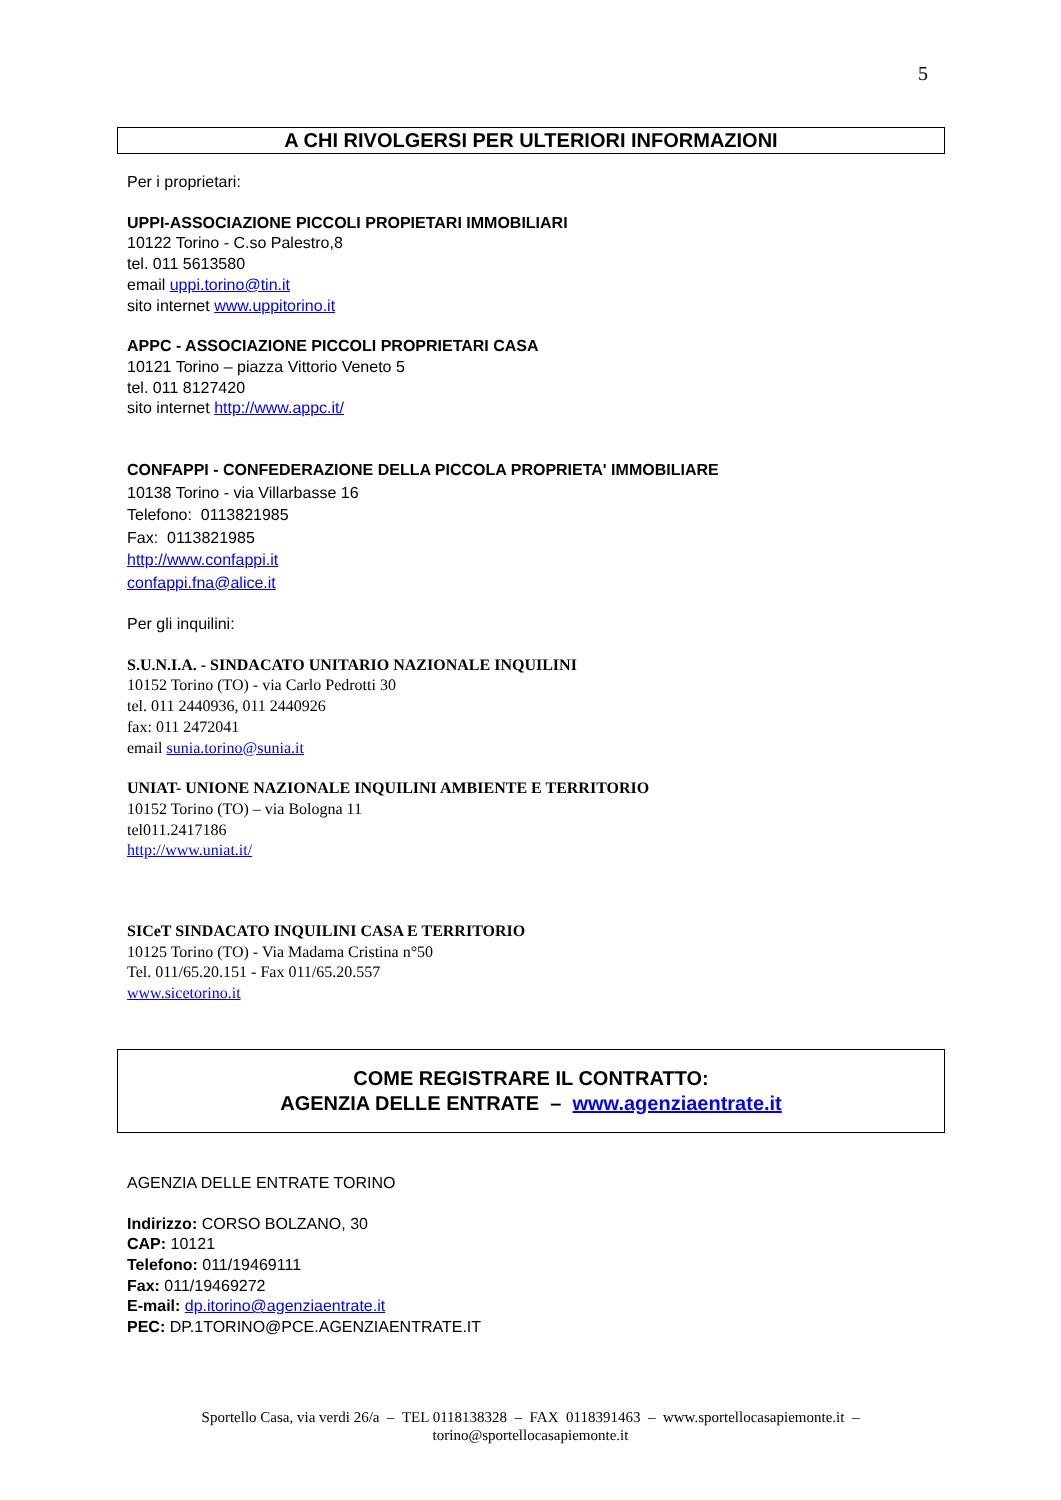5
A CHI RIVOLGERSI PER ULTERIORI INFORMAZIONI
Per i proprietari:
UPPI-ASSOCIAZIONE PICCOLI PROPIETARI IMMOBILIARI
10122 Torino - C.so Palestro,8
tel. 011 5613580
email uppi.torino@tin.it
sito internet www.uppitorino.it
APPC - ASSOCIAZIONE PICCOLI PROPRIETARI CASA
10121 Torino – piazza Vittorio Veneto 5
tel. 011 8127420
sito internet http://www.appc.it/
CONFAPPI - CONFEDERAZIONE DELLA PICCOLA PROPRIETA' IMMOBILIARE
10138 Torino - via Villarbasse 16
Telefono: 0113821985
Fax: 0113821985
http://www.confappi.it
confappi.fna@alice.it
Per gli inquilini:
S.U.N.I.A. - SINDACATO UNITARIO NAZIONALE INQUILINI
10152 Torino (TO) - via Carlo Pedrotti 30
tel. 011 2440936, 011 2440926
fax: 011 2472041
email sunia.torino@sunia.it
UNIAT- UNIONE NAZIONALE INQUILINI AMBIENTE E TERRITORIO
10152 Torino (TO) – via Bologna 11
tel011.2417186
http://www.uniat.it/
SICeT SINDACATO INQUILINI CASA E TERRITORIO
10125 Torino (TO) - Via Madama Cristina n°50
Tel. 011/65.20.151 - Fax 011/65.20.557
www.sicetorino.it
COME REGISTRARE IL CONTRATTO:
AGENZIA DELLE ENTRATE – www.agenziaentrate.it
AGENZIA DELLE ENTRATE TORINO
Indirizzo: CORSO BOLZANO, 30
CAP: 10121
Telefono: 011/19469111
Fax: 011/19469272
E-mail: dp.itorino@agenziaentrate.it
PEC: DP.1TORINO@PCE.AGENZIAENTRATE.IT
Sportello Casa, via verdi 26/a – TEL 0118138328 – FAX 0118391463 – www.sportellocasapiemonte.it –
torino@sportellocasapiemonte.it